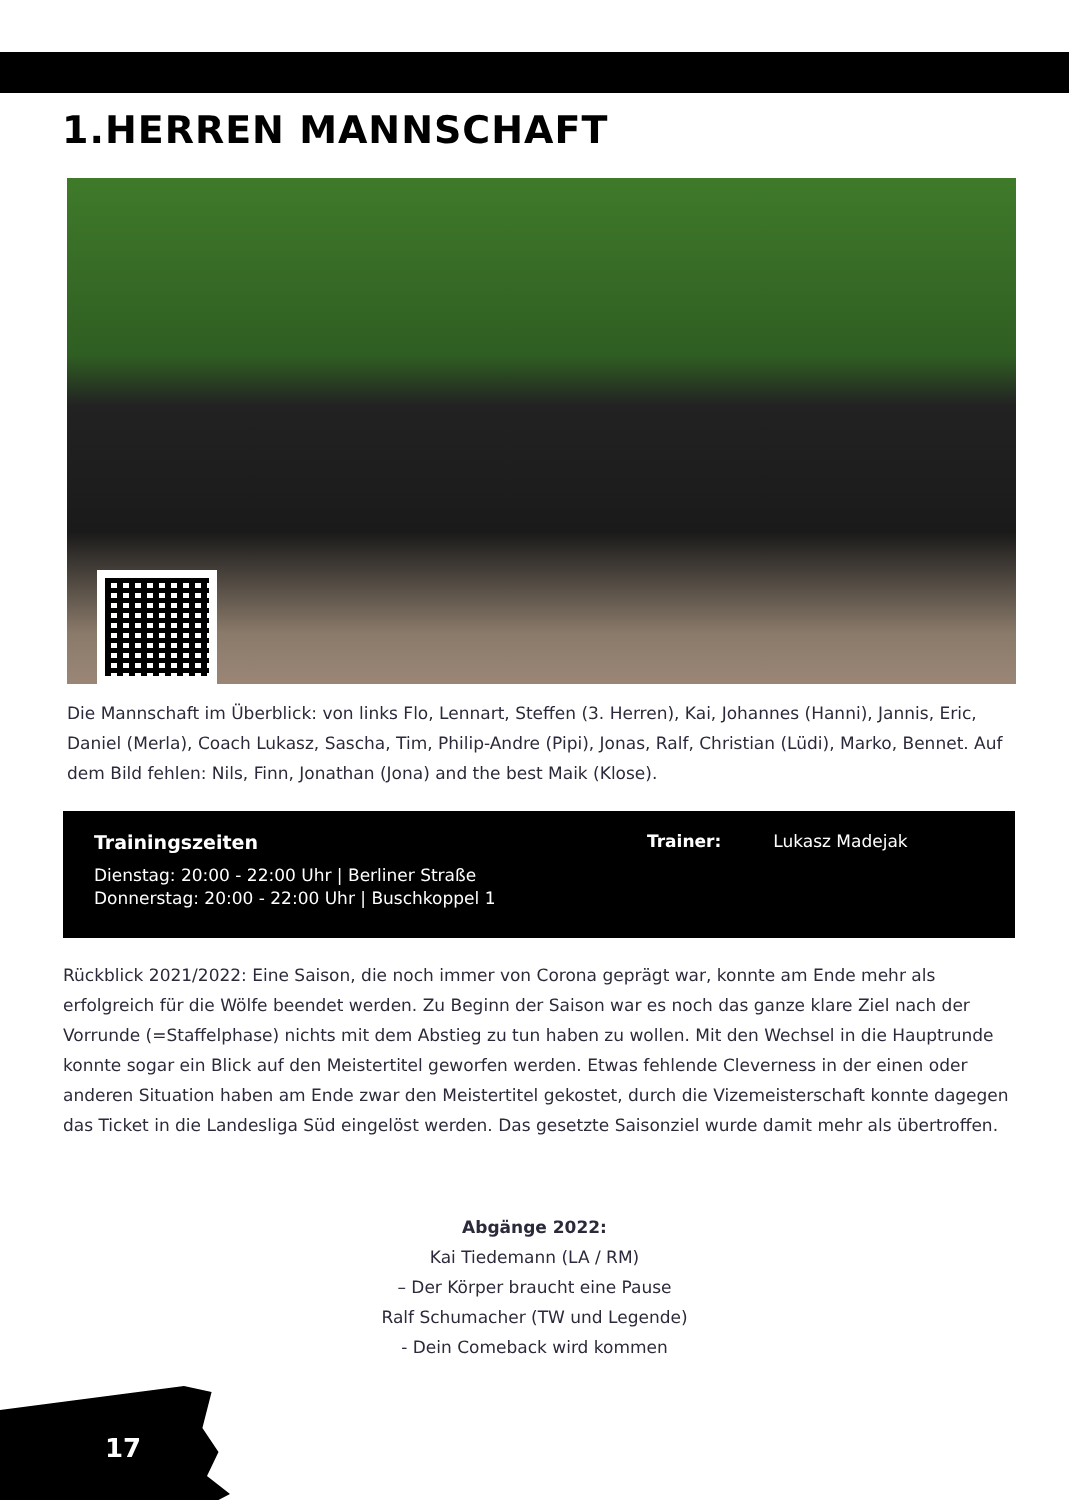1.HERREN MANNSCHAFT
Die Mannschaft im Überblick: von links Flo, Lennart, Steffen (3. Herren), Kai, Johannes (Hanni), Jannis, Eric, Daniel (Merla), Coach Lukasz, Sascha, Tim, Philip-Andre (Pipi), Jonas, Ralf, Christian (Lüdi), Marko, Bennet. Auf dem Bild fehlen: Nils, Finn, Jonathan (Jona) and the best Maik (Klose).
Trainingszeiten
Dienstag: 20:00 - 22:00 Uhr | Berliner Straße
Donnerstag: 20:00 - 22:00 Uhr | Buschkoppel 1
Trainer: Lukasz Madejak
Rückblick 2021/2022: Eine Saison, die noch immer von Corona geprägt war, konnte am Ende mehr als erfolgreich für die Wölfe beendet werden. Zu Beginn der Saison war es noch das ganze klare Ziel nach der Vorrunde (=Staffelphase) nichts mit dem Abstieg zu tun haben zu wollen. Mit den Wechsel in die Hauptrunde konnte sogar ein Blick auf den Meistertitel geworfen werden. Etwas fehlende Cleverness in der einen oder anderen Situation haben am Ende zwar den Meistertitel gekostet, durch die Vizemeisterschaft konnte dagegen das Ticket in die Landesliga Süd eingelöst werden. Das gesetzte Saisonziel wurde damit mehr als übertroffen.
Abgänge 2022:
Kai Tiedemann (LA / RM)
– Der Körper braucht eine Pause
Ralf Schumacher (TW und Legende)
- Dein Comeback wird kommen
17